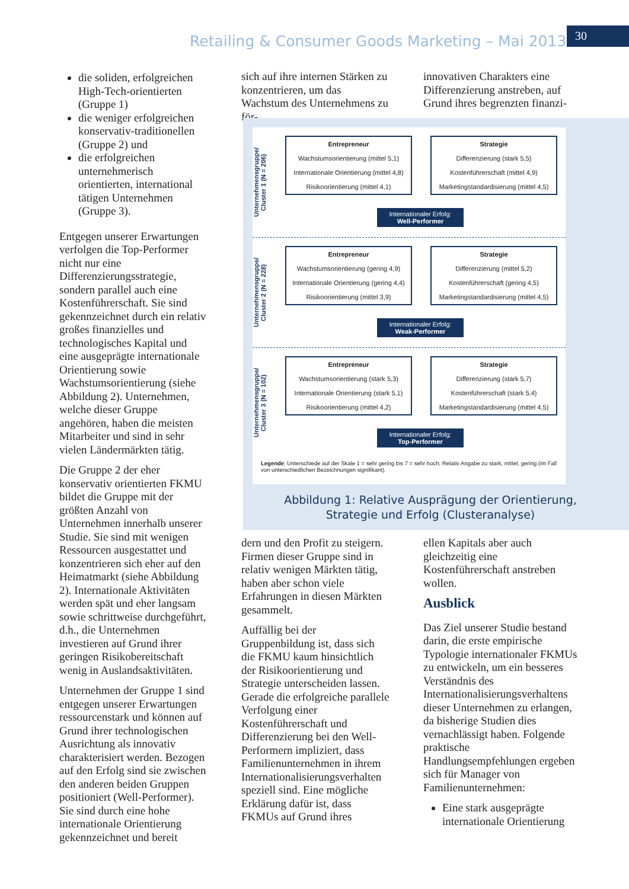Retailing & Consumer Goods Marketing – Mai 2013
30
die soliden, erfolgreichen High-Tech-orientierten (Gruppe 1)
die weniger erfolgreichen konservativ-traditionellen (Gruppe 2) und
die erfolgreichen unternehmerisch orientierten, international tätigen Unternehmen (Gruppe 3).
Entgegen unserer Erwartungen verfolgen die Top-Performer nicht nur eine Differenzierungsstrategie, sondern parallel auch eine Kostenführerschaft. Sie sind gekennzeichnet durch ein relativ großes finanzielles und technologisches Kapital und eine ausgeprägte internationale Orientierung sowie Wachstumsorientierung (siehe Abbildung 2). Unternehmen, welche dieser Gruppe angehören, haben die meisten Mitarbeiter und sind in sehr vielen Ländermärkten tätig.
Die Gruppe 2 der eher konservativ orientierten FKMU bildet die Gruppe mit der größten Anzahl von Unternehmen innerhalb unserer Studie. Sie sind mit wenigen Ressourcen ausgestattet und konzentrieren sich eher auf den Heimatmarkt (siehe Abbildung 2). Internationale Aktivitäten werden spät und eher langsam sowie schrittweise durchgeführt, d.h., die Unternehmen investieren auf Grund ihrer geringen Risikobereitschaft wenig in Auslandsaktivitäten.
Unternehmen der Gruppe 1 sind entgegen unserer Erwartungen ressourcenstark und können auf Grund ihrer technologischen Ausrichtung als innovativ charakterisiert werden. Bezogen auf den Erfolg sind sie zwischen den anderen beiden Gruppen positioniert (Well-Performer). Sie sind durch eine hohe internationale Orientierung gekennzeichnet und bereit
sich auf ihre internen Stärken zu konzentrieren, um das Wachstum des Unternehmens zu för-
innovativen Charakters eine Differenzierung anstreben, auf Grund ihres begrenzten finanzi-
Unternehmensgruppe/
Cluster 1 (N = 206)
Entrepreneur
Wachstumsorientierung (mittel 5,1)
Internationale Orientierung (mittel 4,8)
Risikoorientierung (mittel 4,1)
Strategie
Differenzierung (stark 5,5)
Kostenführerschaft (mittel 4,9)
Marketingstandardisierung (mittel 4,5)
Internationaler Erfolg:
Well-Performer
Unternehmensgruppe/
Cluster 2 (N = 228)
Entrepreneur
Wachstumsorientierung (gering 4,9)
Internationale Orientierung (gering 4,4)
Risikoorientierung (mittel 3,9)
Strategie
Differenzierung (mittel 5,2)
Kostenführerschaft (gering 4,5)
Marketingstandardisierung (mittel 4,5)
Internationaler Erfolg:
Weak-Performer
Unternehmensgruppe/
Cluster 3 (N = 102)
Entrepreneur
Wachstumsorientierung (stark 5,3)
Internationale Orientierung (stark 5,1)
Risikoorientierung (mittel 4,2)
Strategie
Differenzierung (stark 5,7)
Kostenführerschaft (stark 5,4)
Marketingstandardisierung (mittel 4,5)
Internationaler Erfolg:
Top-Performer
Legende: Unterschiede auf der Skale 1 = sehr gering bis 7 = sehr hoch; Relativ Angabe zu stark, mittel, gering (im Fall von unterschiedlichen Bezeichnungen signifikant).
Abbildung 1: Relative Ausprägung der Orientierung,
Strategie und Erfolg (Clusteranalyse)
dern und den Profit zu steigern. Firmen dieser Gruppe sind in relativ wenigen Märkten tätig, haben aber schon viele Erfahrungen in diesen Märkten gesammelt.
Auffällig bei der Gruppenbildung ist, dass sich die FKMU kaum hinsichtlich der Risikoorientierung und Strategie unterscheiden lassen. Gerade die erfolgreiche parallele Verfolgung einer Kostenführerschaft und Differenzierung bei den Well-Performern impliziert, dass Familienunternehmen in ihrem Internationalisierungsverhalten speziell sind. Eine mögliche Erklärung dafür ist, dass FKMUs auf Grund ihres
ellen Kapitals aber auch gleichzeitig eine Kostenführerschaft anstreben wollen.
Ausblick
Das Ziel unserer Studie bestand darin, die erste empirische Typologie internationaler FKMUs zu entwickeln, um ein besseres Verständnis des Internationalisierungsverhaltens dieser Unternehmen zu erlangen, da bisherige Studien dies vernachlässigt haben. Folgende praktische Handlungsempfehlungen ergeben sich für Manager von Familienunternehmen:
Eine stark ausgeprägte internationale Orientierung